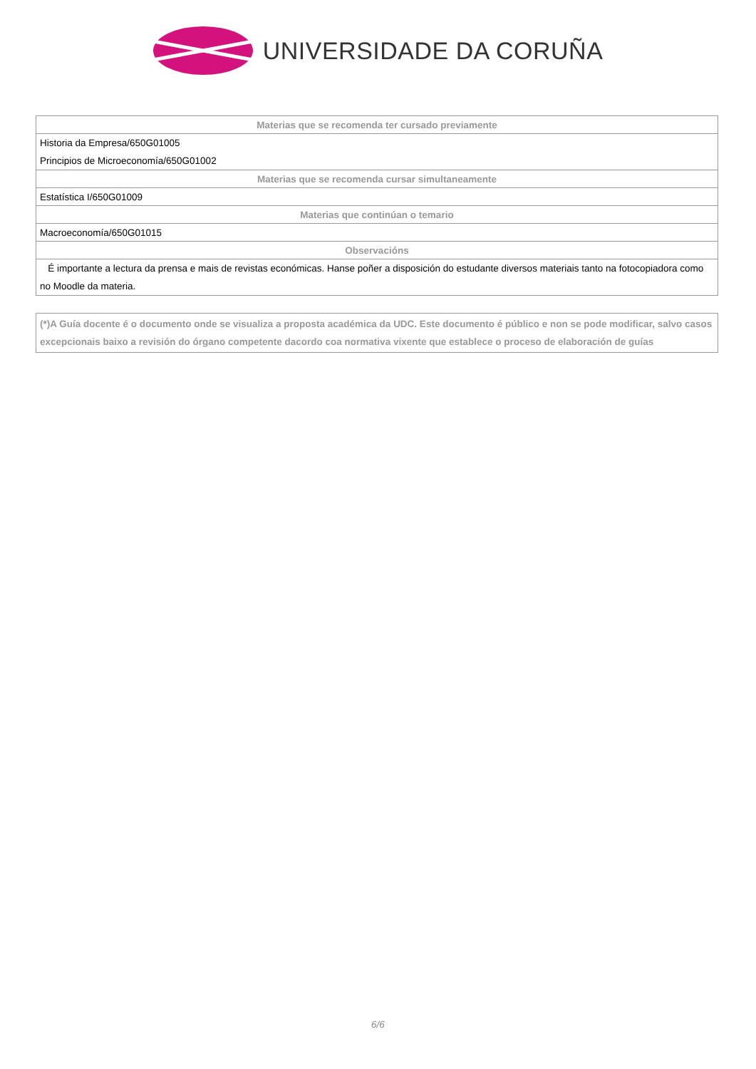UNIVERSIDADE DA CORUÑA
| Materias que se recomenda ter cursado previamente |
| --- |
| Historia da Empresa/650G01005 Principios de Microeconomía/650G01002 |
| Materias que se recomenda cursar simultaneamente |
| Estatística I/650G01009 |
| Materias que continúan o temario |
| Macroeconomía/650G01015 |
| Observacións |
| É importante a lectura da prensa e mais de revistas económicas. Hanse poñer a disposición do estudante diversos materiais tanto na fotocopiadora como no Moodle da materia. |
(*)A Guía docente é o documento onde se visualiza a proposta académica da UDC. Este documento é público e non se pode modificar, salvo casos excepcionais baixo a revisión do órgano competente dacordo coa normativa vixente que establece o proceso de elaboración de guías
6/6